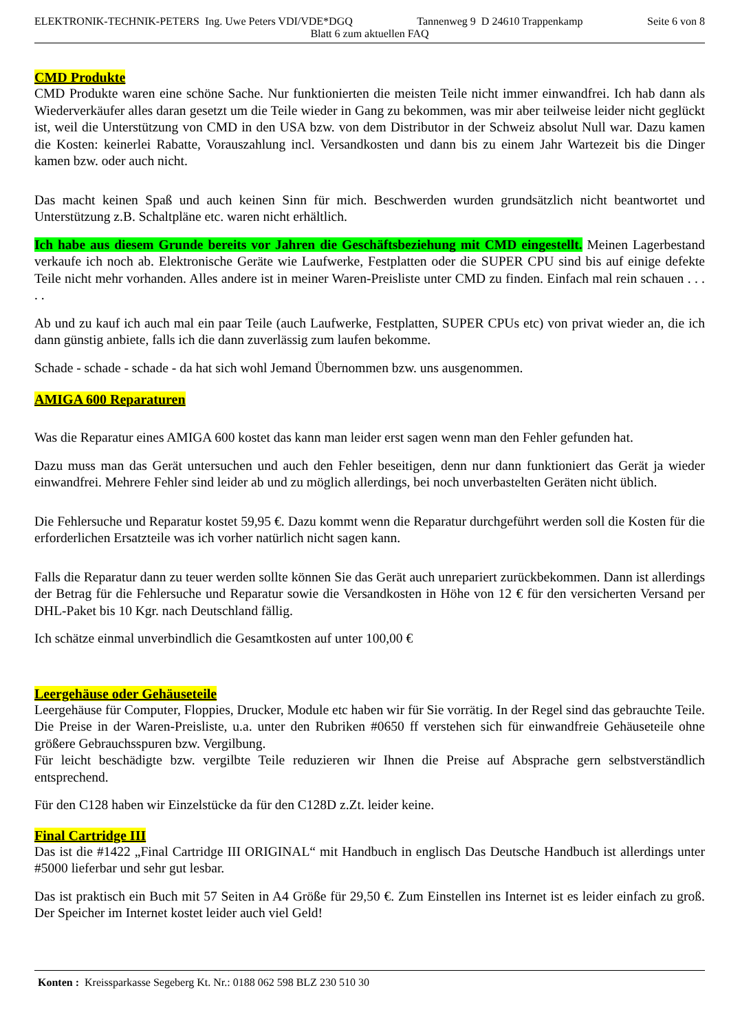ELEKTRONIK-TECHNIK-PETERS Ing. Uwe Peters VDI/VDE*DGQ Tannenweg 9 D 24610 Trappenkamp Seite 6 von 8
Blatt 6 zum aktuellen FAQ
CMD Produkte
CMD Produkte waren eine schöne Sache. Nur funktionierten die meisten Teile nicht immer einwandfrei. Ich hab dann als Wiederverkäufer alles daran gesetzt um die Teile wieder in Gang zu bekommen, was mir aber teilweise leider nicht geglückt ist, weil die Unterstützung von CMD in den USA bzw. von dem Distributor in der Schweiz absolut Null war. Dazu kamen die Kosten: keinerlei Rabatte, Vorauszahlung incl. Versandkosten und dann bis zu einem Jahr Wartezeit bis die Dinger kamen bzw. oder auch nicht.
Das macht keinen Spaß und auch keinen Sinn für mich. Beschwerden wurden grundsätzlich nicht beantwortet und Unterstützung z.B. Schaltpläne etc. waren nicht erhältlich.
Ich habe aus diesem Grunde bereits vor Jahren die Geschäftsbeziehung mit CMD eingestellt. Meinen Lagerbestand verkaufe ich noch ab. Elektronische Geräte wie Laufwerke, Festplatten oder die SUPER CPU sind bis auf einige defekte Teile nicht mehr vorhanden. Alles andere ist in meiner Waren-Preisliste unter CMD zu finden. Einfach mal rein schauen . . . . .
Ab und zu kauf ich auch mal ein paar Teile (auch Laufwerke, Festplatten, SUPER CPUs etc) von privat wieder an, die ich dann günstig anbiete, falls ich die dann zuverlässig zum laufen bekomme.
Schade - schade - schade - da hat sich wohl Jemand Übernommen bzw. uns ausgenommen.
AMIGA 600 Reparaturen
Was die Reparatur eines AMIGA 600 kostet das kann man leider erst sagen wenn man den Fehler gefunden hat.
Dazu muss man das Gerät untersuchen und auch den Fehler beseitigen, denn nur dann funktioniert das Gerät ja wieder einwandfrei. Mehrere Fehler sind leider ab und zu möglich allerdings, bei noch unverbastelten Geräten nicht üblich.
Die Fehlersuche und Reparatur kostet 59,95 €. Dazu kommt wenn die Reparatur durchgeführt werden soll die Kosten für die erforderlichen Ersatzteile was ich vorher natürlich nicht sagen kann.
Falls die Reparatur dann zu teuer werden sollte können Sie das Gerät auch unrepariert zurückbekommen. Dann ist allerdings der Betrag für die Fehlersuche und Reparatur sowie die Versandkosten in Höhe von 12 € für den versicherten Versand per DHL-Paket bis 10 Kgr. nach Deutschland fällig.
Ich schätze einmal unverbindlich die Gesamtkosten auf unter 100,00 €
Leergehäuse oder Gehäuseteile
Leergehäuse für Computer, Floppies, Drucker, Module etc haben wir für Sie vorrätig. In der Regel sind das gebrauchte Teile. Die Preise in der Waren-Preisliste, u.a. unter den Rubriken #0650 ff verstehen sich für einwandfreie Gehäuseteile ohne größere Gebrauchsspuren bzw. Vergilbung.
Für leicht beschädigte bzw. vergilbte Teile reduzieren wir Ihnen die Preise auf Absprache gern selbstverständlich entsprechend.
Für den C128 haben wir Einzelstücke da für den C128D z.Zt. leider keine.
Final Cartridge III
Das ist die #1422 „Final Cartridge III ORIGINAL“ mit Handbuch in englisch Das Deutsche Handbuch ist allerdings unter #5000 lieferbar und sehr gut lesbar.
Das ist praktisch ein Buch mit 57 Seiten in A4 Größe für 29,50 €. Zum Einstellen ins Internet ist es leider einfach zu groß. Der Speicher im Internet kostet leider auch viel Geld!
Konten : Kreissparkasse Segeberg Kt. Nr.: 0188 062 598 BLZ 230 510 30